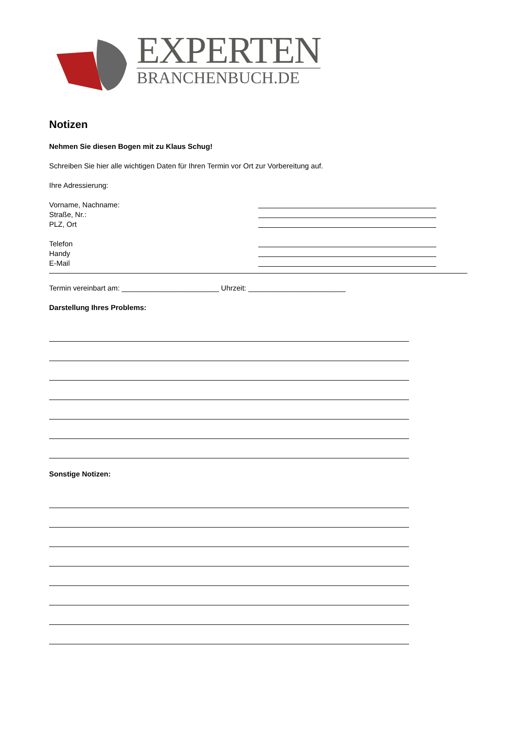EXPERTEN
BRANCHENBUCH.DE
Notizen
Nehmen Sie diesen Bogen mit zu Klaus Schug!
Schreiben Sie hier alle wichtigen Daten für Ihren Termin vor Ort zur Vorbereitung auf.
Ihre Adressierung:
Vorname, Nachname:
Straße, Nr.:
PLZ, Ort
Telefon
Handy
E-Mail
Termin vereinbart am: ________________________ Uhrzeit: ________________________
Darstellung Ihres Problems:
Sonstige Notizen: